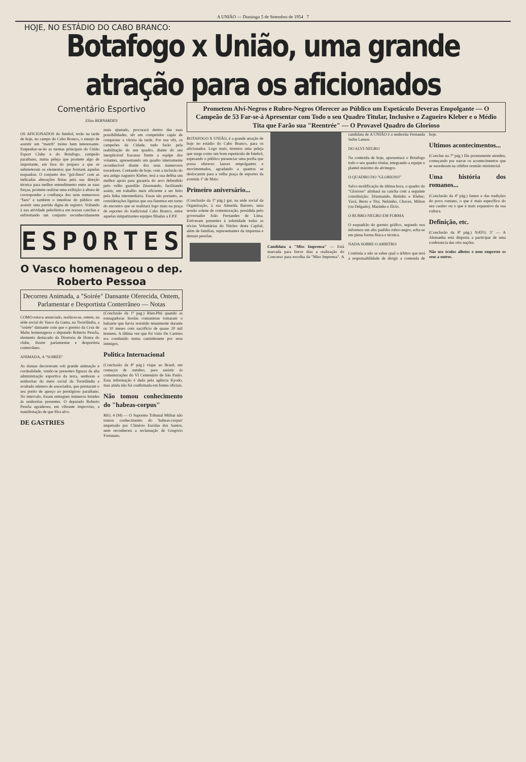A UNIÃO — Domingo 5 de Setembro de 1954 7
HOJE, NO ESTÁDIO DO CABO BRANCO:
Botafogo x União, uma grande atração para os aficionados
Comentário Esportivo
Elias BERNARDES
OS AFICIONADOS do futebol, terão na tarde de hoje, no campo do Cabo Branco, o ensejo de assistir um "match" treino bem interessante. Empenhar-se-ão as turmas principais do União Esport Clube e do Botafogo, campeão paraibano, numa peleja que promete algo de importante, em face do preparo a que se submeteram os elementos que formam aquelas esquadras. O conjunto dos "grã-finos" com as indicadas alterações feitas pela sua direção técnica para melhor entendimento entre as suas forças, promete realizar uma exibição à altura de corresponder a confiança dos seus numerosos "fans" e também o interêsse do público em assistir uma partida digna de registro. Voltando à sua atividade pebolística em nossas canchas e enfrentando um conjunto reconhecidamente mais ajustado, procurará dentro das suas possibilidades, sêr um competidor capás de conquistar a vitória da tarde. Por sua vêz, os campeões da Cidade, tudo farão pela reabilitação do seu quadro, diante do seu inexplicável fracasso frente a equipe dos volantes, apresentando um quadro inteiramente reconhecível diante dos seus numerosos torcedores. Contando de hoje, com a inclusão do seu antigo zagueiro Kleber, terá a sua defêsa um melhor apoio para garantia do arco defendido pelo velho guardião Zéarmando, facilitando assim, um trabalho mais eficiente a ser feito pela linha intermediária. Essas são portanto, as considerações ligeiras que ora fazemos em torno do encontro que se realizará logo mais na praça de esportes do tradicional Cabo Branco, entre aquelas simpatizantes equipes filiadas a F.P.F.
ESPORTES
O Vasco homenageou o dep. Roberto Pessoa
Decorreu Animada, a "Soirée" Dansante Oferecida, Ontem, Parlamentar e Desportista Conterrâneo — Notas
COMO estava anunciado, realizou-se, ontem, na séde social do Vasco da Gama, na Torrelândia, a "soirée" dansante com que o gremio da Cruz de Malta homenageou o deputado Roberto Pessôa, elemento destacado da Diretoria de Honra do clube, ilustre parlamentar e desportista conterrâneo.
ANIMADA, A "SOIRÉE"
As dansas decorreram sob grande animação e cordealidade, vendo-se presentes figuras da alta administração esportiva da terra, senhoras e senhoritas do meio social da Torrelândia e avultado número de associados, que prestaram o seu preito de apreço ao prestigioso paraibano. No intervalo, foram entregues inúmeros brindes ás senhoritas presentes. O deputado Roberto Pessôa agradeceu, em vibrante improviso, a manifestação de que fôra alvo.
DE GASTRIES
(Conclusão da 1ª pag.) Bien-Phú quando as esmagadoras hordas comunistas tomaram o baluarte que havia resistido tenasmente durante os 10 meses com sacrifício de quase 20 mil homens. A última vez que foi visto De Castries era conduzido numa caminhonete por seus inimigos.
Politica Internacional
(Conclusão da 8ª pág.) viajar ao Brasil, em começos de outubro, para assistir ás comemorações do VI Centenário de São Paulo. Essa informação é dada pela agência Kyodo, mas ainda não foi confirmada em fontes oficiais.
Não tomou conhecimento do "habeas-corpus"
RIO, 4 (M) — O Supremo Tribunal Militar não tomou conhecimento do 'habeas-corpus' impetrado por Climério Euridas dos Santos, nem reconheceu a reclamação de Gregório Fortunato.
Prometem Alvi-Negros e Rubro-Negros Oferecer ao Público um Espetáculo Deveras Empolgante — O Campeão de 53 Far-se-á Apresentar com Todo o seu Quadro Titular, Inclusive o Zagueiro Kleber e o Médio Tita que Farão sua "Reentrée" — O Provavel Quadro do Glorioso
BOTAFOGO X UNIÃO, é a grande atração de hoje no estádio do Cabo Branco, para os aficionados. Logo mais, teremos uma peleja que surge como um bom espetáculo de futebol, esperando o público presenciar uma porfia que possa oferecer lances empolgantes e movimentados, agradando a quantos se deslocarem para a velha praça de esportes da avenida 1º de Maio.
Primeiro aniversário...
(Conclusão da 1ª pág.) gar, na séde social da Organização, à rua Almeida Barreto, uma sessão solene de comemoração, presidida pelo governador João Fernandes de Lima. Estiveram presentes à solenidade todas as sócias Voluntárias do Núcleo desta Capital, além de famílias, representantes da imprensa e demais pessôas.
Candidata a "Miss Imprensa" — Está marcada para breve dias a realização do Concurso para escolha da "Miss Imprensa". A candidata de A UNIÃO é a senhorita Fernanda Seibe Lemos.
DO ALVI-NEGRO
Na contenda de hoje, apresentará o Botafogo todo o seu quadro titular, integrando a equipe o plantel máximo do alvinegro.
O QUADRO DO "GLORIOSO"
Salvo modificação de última hora, o quadro do "Glorioso" alinhará na cancha com a seguinte constituição: Zéarmando, Betinho e Kleber; Vavá, Berto e Tita; Nelsinho, Chaves, Milton (ou Delgado), Mazinho e Elcio.
O RUBRO-NEGRO EM FORMA
O esquadrão do gremio gráfico, segundo nos informou um alto parêdro rubro-negro, acha-se em plena forma física e técnica.
NADA SOBRE O ARBITRO
Continúa a não se saber qual o árbitro que terá a responsabilidade de dirigir a contenda de hoje.
Ultimos acontecimentos...
(Conclue na 7ª pág.) Ele prontamente atendeu, começando por narrar os acontecimentos que se sucederam na célebre reunião ministerial.
Uma história dos romanos...
(Conclusão da 4ª pág.) lumes e das tradições do povo romano, o que é mais específico do seu caráter ou o que é mais expansivo da sua cultura.
Definição, etc.
(Conclusão da 8ª pág.) NATO; 5º — A Alemanha está disposta a participar de uma conferencia das oito nações.
Não use óculos alheios e nem empreste os seus a outros.